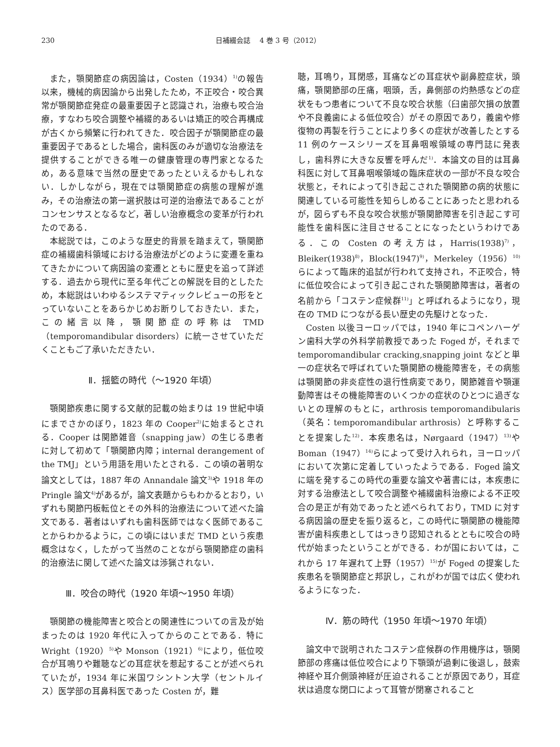230 日補綴会誌　 4 巻 3 号（2012）
また，顎関節症の病因論は，Costen（1934）<sup>1)</sup>の報告以来，機械的病因論から出発したため，不正咬合・咬合異常が顎関節症発症の最重要因子と認識され，治療も咬合治療，すなわち咬合調整や補綴的あるいは矯正的咬合再構成が古くから頻繁に行われてきた．咬合因子が顎関節症の最重要因子であるとした場合，歯科医のみが適切な治療法を提供することができる唯一の健康管理の専門家となるため，ある意味で当然の歴史であったといえるかもしれない．しかしながら，現在では顎関節症の病態の理解が進み，その治療法の第一選択肢は可逆的治療法であることがコンセンサスとなるなど，著しい治療概念の変革が行われたのである．
本総説では，このような歴史的背景を踏まえて，顎関節症の補綴歯科領域における治療法がどのように変遷を重ねてきたかについて病因論の変遷とともに歴史を追って詳述する．過去から現代に至る年代ごとの解説を目的としたため，本総説はいわゆるシステマティックレビューの形をとっていないことをあらかじめお断りしておきたい．また，この緒言以降，顎関節症の呼称は TMD（temporomandibular disorders）に統一させていただくこともご了承いただきたい．
Ⅱ．揺籃の時代（～1920 年頃）
顎関節疾患に関する文献的記載の始まりは 19 世紀中頃にまでさかのぼり，1823 年の Cooper<sup>2)</sup>に始まるとされる．Cooper は関節雑音（snapping jaw）の生じる患者に対して初めて「顎関節内障；internal derangement of the TMJ」という用語を用いたとされる．この頃の著明な論文としては，1887 年の Annandale 論文<sup>3)</sup>や 1918 年の Pringle 論文<sup>4)</sup>があるが，論文表題からもわかるとおり，いずれも関節円板転位とその外科的治療法について述べた論文である．著者はいずれも歯科医師ではなく医師であることからわかるように，この頃にはいまだ TMD という疾患概念はなく，したがって当然のことながら顎関節症の歯科的治療法に関して述べた論文は渉猟されない．
Ⅲ．咬合の時代（1920 年頃～1950 年頃）
顎関節の機能障害と咬合との関連性についての言及が始まったのは 1920 年代に入ってからのことである．特に Wright（1920）<sup>5)</sup>や Monson（1921）<sup>6)</sup>により，低位咬合が耳鳴りや難聴などの耳症状を惹起することが述べられていたが，1934 年に米国ワシントン大学（セントルイス）医学部の耳鼻科医であった Costen が，難
聴，耳鳴り，耳閉感，耳痛などの耳症状や副鼻腔症状，頭痛，顎関節部の圧痛，咽頭，舌，鼻側部の灼熱感などの症状をもつ患者について不良な咬合状態（臼歯部欠損の放置や不良義歯による低位咬合）がその原因であり，義歯や修復物の再製を行うことにより多くの症状が改善したとする 11 例のケースシリーズを耳鼻咽喉領域の専門誌に発表し，歯科界に大きな反響を呼んだ<sup>1)</sup>．本論文の目的は耳鼻科医に対して耳鼻咽喉領域の臨床症状の一部が不良な咬合状態と，それによって引き起こされた顎関節の病的状態に関連している可能性を知らしめることにあったと思われるが，図らずも不良な咬合状態が顎関節障害を引き起こす可能性を歯科医に注目させることになったというわけである．この Costen の考え方は，Harris(1938)<sup>7)</sup>，Bleiker(1938)<sup>8)</sup>，Block(1947)<sup>9)</sup>，Merkeley（1956）<sup>10)</sup>らによって臨床的追試が行われて支持され，不正咬合，特に低位咬合によって引き起こされた顎関節障害は，著者の名前から「コステン症候群<sup>11)</sup>」と呼ばれるようになり，現在の TMD につながる長い歴史の先駆けとなった．
Costen 以後ヨーロッパでは，1940 年にコペンハーゲン歯科大学の外科学前教授であった Foged が，それまで temporomandibular cracking,snapping joint などと単一の症状名で呼ばれていた顎関節の機能障害を，その病態は顎関節の非炎症性の退行性病変であり，関節雑音や顎運動障害はその機能障害のいくつかの症状のひとつに過ぎないとの理解のもとに，arthrosis temporomandibularis（英名：temporomandibular arthrosis）と呼称することを提案した<sup>12)</sup>．本疾患名は，Nørgaard（1947）<sup>13)</sup>や Boman（1947）<sup>14)</sup>らによって受け入れられ，ヨーロッパにおいて次第に定着していったようである．Foged 論文に端を発するこの時代の重要な論文や著書には，本疾患に対する治療法として咬合調整や補綴歯科治療による不正咬合の是正が有効であったと述べられており，TMD に対する病因論の歴史を振り返ると，この時代に顎関節の機能障害が歯科疾患としてはっきり認知されるとともに咬合の時代が始まったということができる．わが国においては，これから 17 年遅れて上野（1957）<sup>15)</sup>が Foged の提案した疾患名を顎関節症と邦訳し，これがわが国では広く使われるようになった．
Ⅳ．筋の時代（1950 年頃～1970 年頃）
論文中で説明されたコステン症候群の作用機序は，顎関節部の疼痛は低位咬合により下顎頭が過剰に後退し，鼓索神経や耳介側頭神経が圧迫されることが原因であり，耳症状は過度な閉口によって耳管が閉塞されること